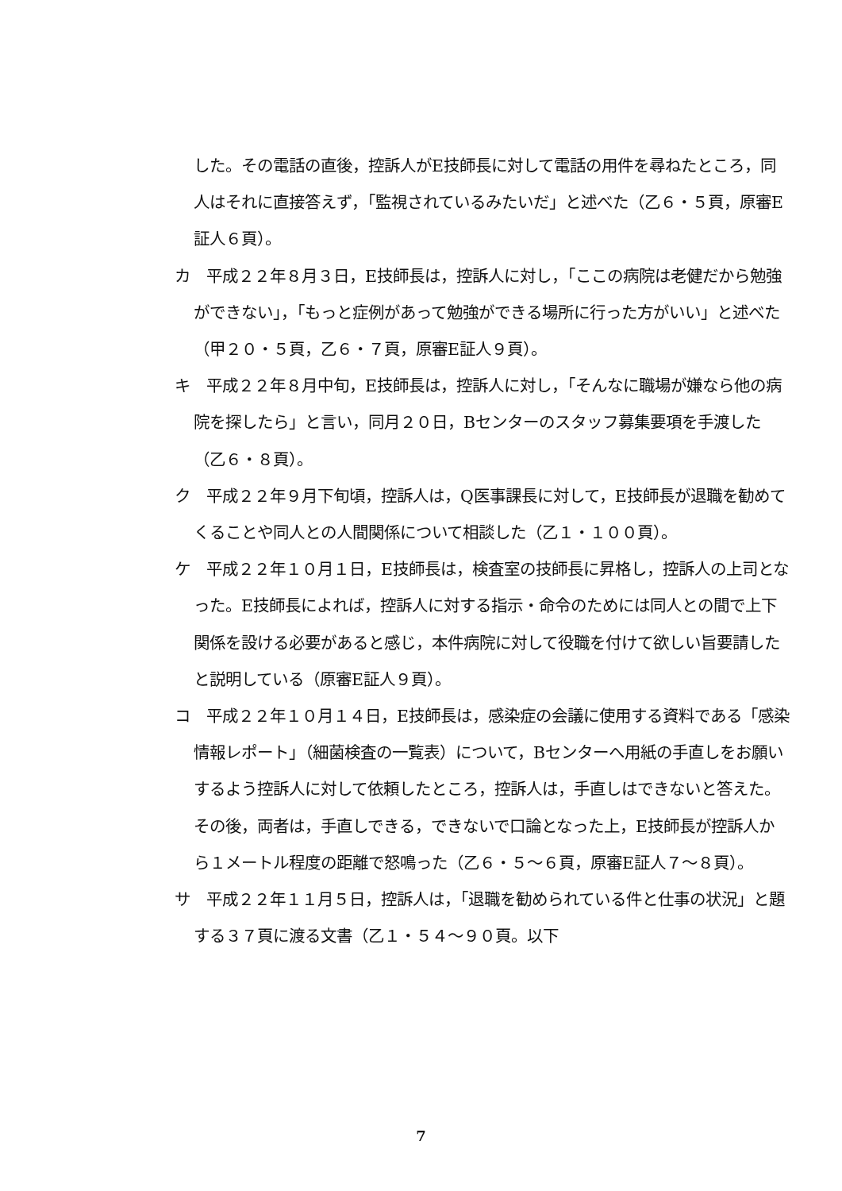した。その電話の直後，控訴人がE技師長に対して電話の用件を尋ねたところ，同人はそれに直接答えず，「監視されているみたいだ」と述べた（乙６・５頁，原審E証人６頁）。
カ　平成２２年８月３日，E技師長は，控訴人に対し，「ここの病院は老健だから勉強ができない」，「もっと症例があって勉強ができる場所に行った方がいい」と述べた（甲２０・５頁，乙６・７頁，原審E証人９頁）。
キ　平成２２年８月中旬，E技師長は，控訴人に対し，「そんなに職場が嫌なら他の病院を探したら」と言い，同月２０日，Bセンターのスタッフ募集要項を手渡した（乙６・８頁）。
ク　平成２２年９月下旬頃，控訴人は，Q医事課長に対して，E技師長が退職を勧めてくることや同人との人間関係について相談した（乙１・１００頁）。
ケ　平成２２年１０月１日，E技師長は，検査室の技師長に昇格し，控訴人の上司となった。E技師長によれば，控訴人に対する指示・命令のためには同人との間で上下関係を設ける必要があると感じ，本件病院に対して役職を付けて欲しい旨要請したと説明している（原審E証人９頁）。
コ　平成２２年１０月１４日，E技師長は，感染症の会議に使用する資料である「感染情報レポート」（細菌検査の一覧表）について，Bセンターへ用紙の手直しをお願いするよう控訴人に対して依頼したところ，控訴人は，手直しはできないと答えた。その後，両者は，手直しできる，できないで口論となった上，E技師長が控訴人から１メートル程度の距離で怒鳴った（乙６・５～６頁，原審E証人７～８頁）。
サ　平成２２年１１月５日，控訴人は，「退職を勧められている件と仕事の状況」と題する３７頁に渡る文書（乙１・５４～９０頁。以下
7